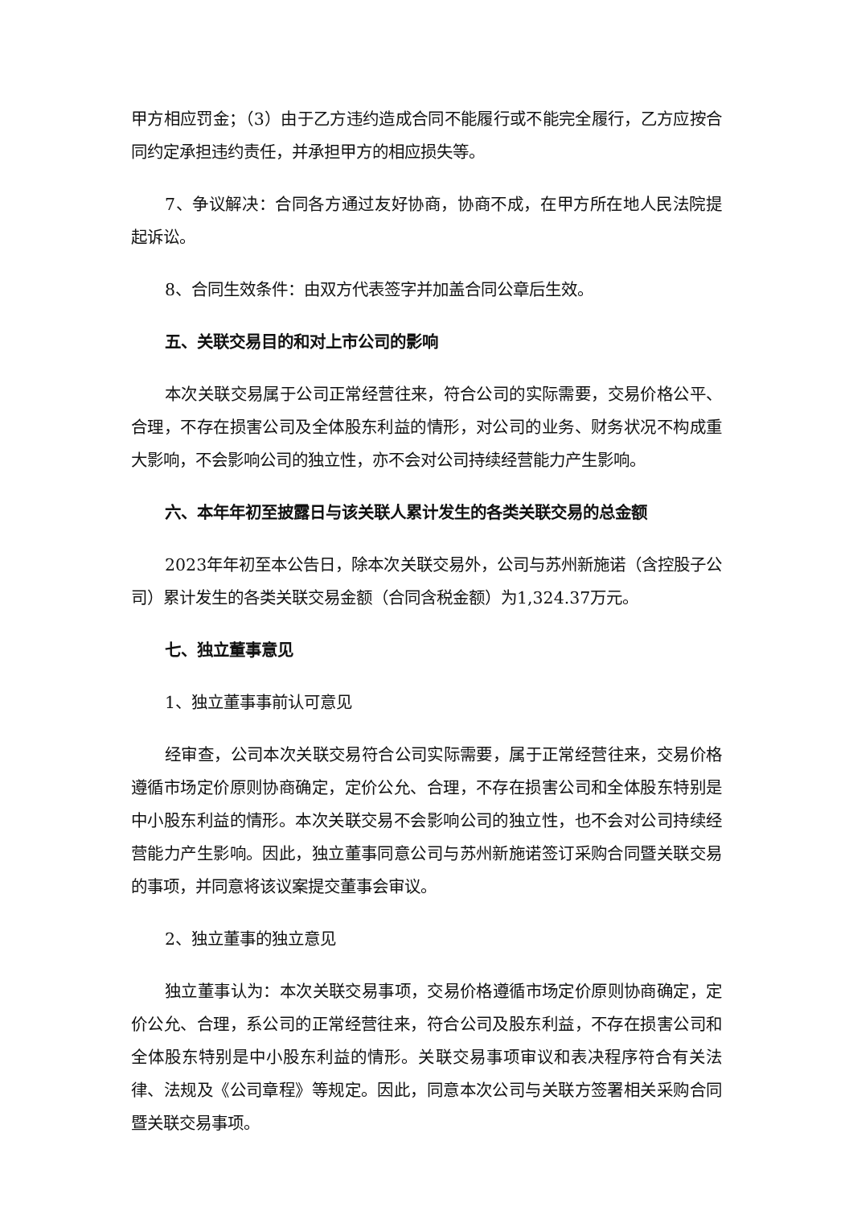甲方相应罚金；（3）由于乙方违约造成合同不能履行或不能完全履行，乙方应按合同约定承担违约责任，并承担甲方的相应损失等。
7、争议解决：合同各方通过友好协商，协商不成，在甲方所在地人民法院提起诉讼。
8、合同生效条件：由双方代表签字并加盖合同公章后生效。
五、关联交易目的和对上市公司的影响
本次关联交易属于公司正常经营往来，符合公司的实际需要，交易价格公平、合理，不存在损害公司及全体股东利益的情形，对公司的业务、财务状况不构成重大影响，不会影响公司的独立性，亦不会对公司持续经营能力产生影响。
六、本年年初至披露日与该关联人累计发生的各类关联交易的总金额
2023年年初至本公告日，除本次关联交易外，公司与苏州新施诺（含控股子公司）累计发生的各类关联交易金额（合同含税金额）为1,324.37万元。
七、独立董事意见
1、独立董事事前认可意见
经审查，公司本次关联交易符合公司实际需要，属于正常经营往来，交易价格遵循市场定价原则协商确定，定价公允、合理，不存在损害公司和全体股东特别是中小股东利益的情形。本次关联交易不会影响公司的独立性，也不会对公司持续经营能力产生影响。因此，独立董事同意公司与苏州新施诺签订采购合同暨关联交易的事项，并同意将该议案提交董事会审议。
2、独立董事的独立意见
独立董事认为：本次关联交易事项，交易价格遵循市场定价原则协商确定，定价公允、合理，系公司的正常经营往来，符合公司及股东利益，不存在损害公司和全体股东特别是中小股东利益的情形。关联交易事项审议和表决程序符合有关法律、法规及《公司章程》等规定。因此，同意本次公司与关联方签署相关采购合同暨关联交易事项。